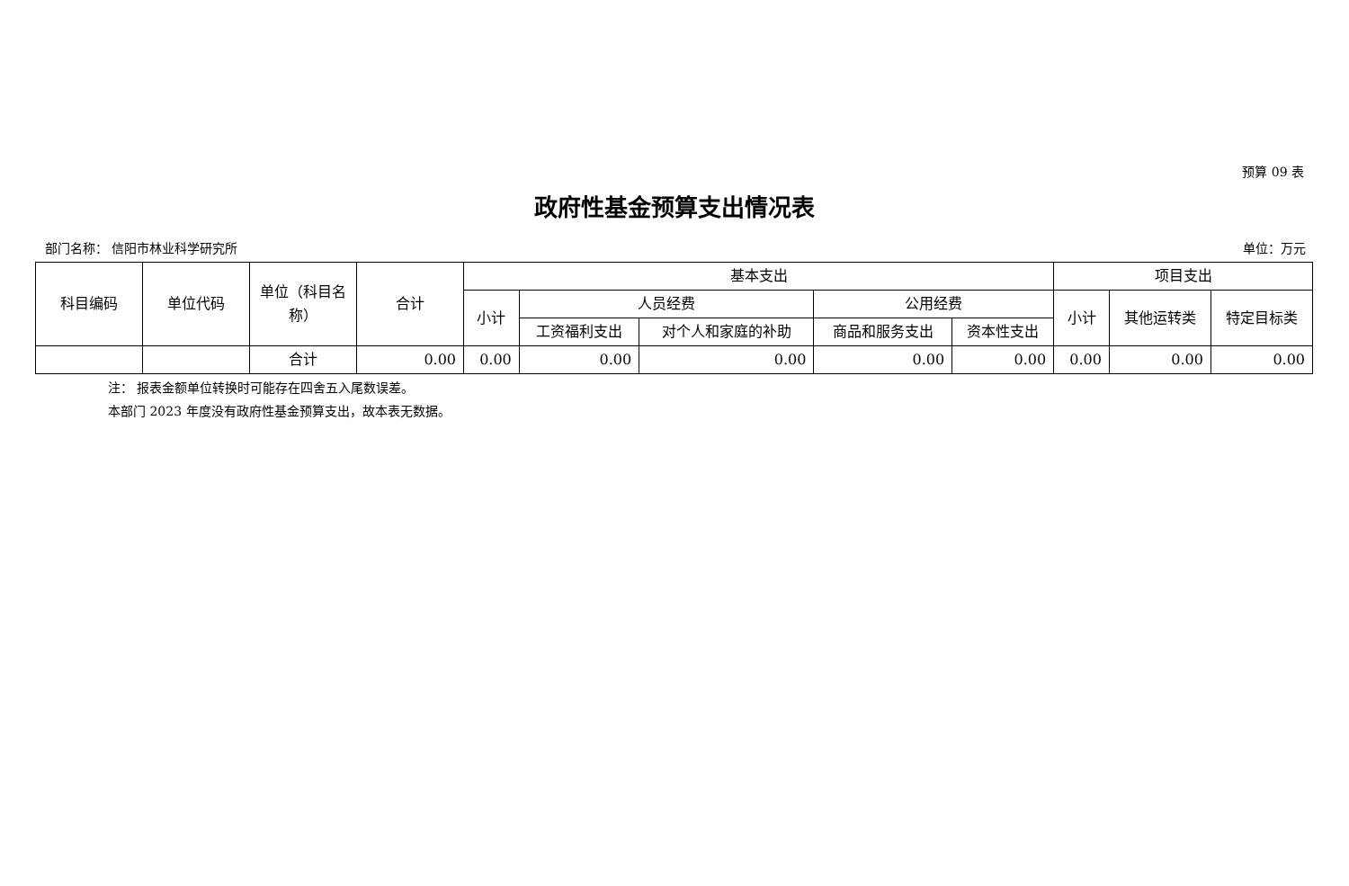预算 09 表
政府性基金预算支出情况表
部门名称： 信阳市林业科学研究所 单位：万元
| 科目编码 | 单位代码 | 单位（科目名称） | 合计 | 基本支出 | | | | | 项目支出 | | |
| --- | --- | --- | --- | --- | --- | --- | --- | --- | --- | --- | --- |
| | | | | 小计 | 人员经费 | | 公用经费 | | 小计 | 其他运转类 | 特定目标类 |
| | | | | | 工资福利支出 | 对个人和家庭的补助 | 商品和服务支出 | 资本性支出 | | | |
| | | 合计 | 0.00 | 0.00 | 0.00 | 0.00 | 0.00 | 0.00 | 0.00 | 0.00 | 0.00 |
注： 报表金额单位转换时可能存在四舍五入尾数误差。
本部门 2023 年度没有政府性基金预算支出，故本表无数据。